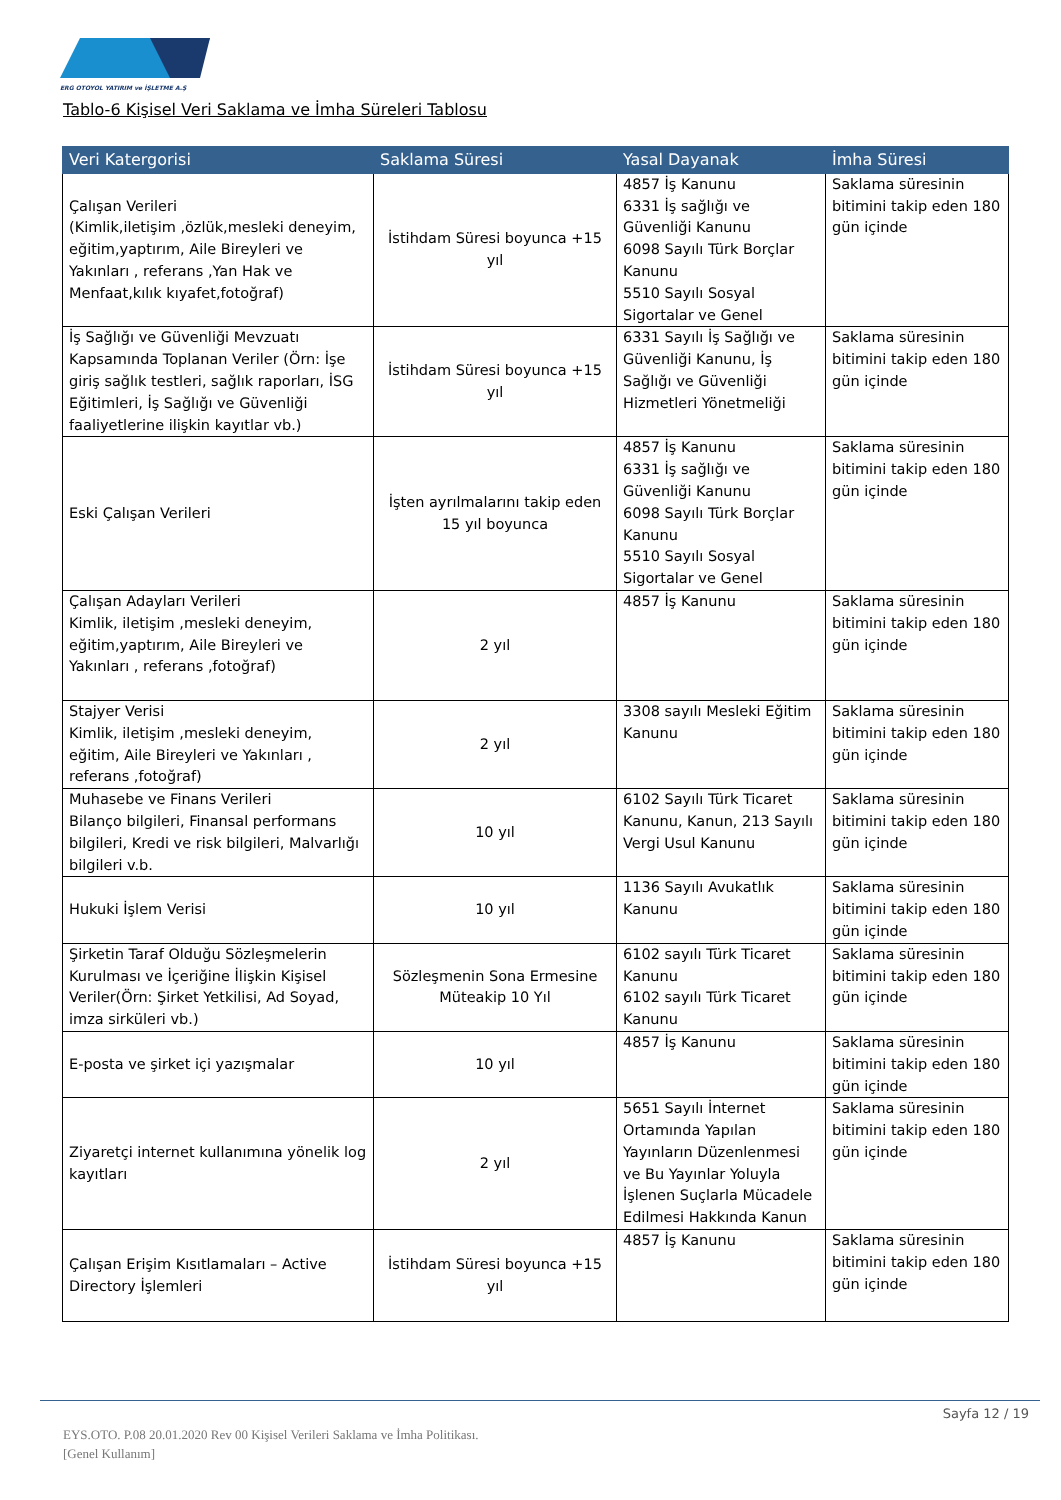ERG OTOYOL YATIRIM ve İŞLETME A.Ş
Tablo-6 Kişisel Veri Saklama ve İmha Süreleri Tablosu
| Veri Katergorisi | Saklama Süresi | Yasal Dayanak | İmha Süresi |
| --- | --- | --- | --- |
| Çalışan Verileri (Kimlik,iletişim ,özlük,mesleki deneyim, eğitim,yaptırım, Aile Bireyleri ve Yakınları , referans ,Yan Hak ve Menfaat,kılık kıyafet,fotoğraf) | İstihdam Süresi boyunca +15 yıl | 4857 İş Kanunu 6331 İş sağlığı ve Güvenliği Kanunu 6098 Sayılı Türk Borçlar Kanunu 5510 Sayılı Sosyal Sigortalar ve Genel | Saklama süresinin bitimini takip eden 180 gün içinde |
| İş Sağlığı ve Güvenliği Mevzuatı Kapsamında Toplanan Veriler (Örn: İşe giriş sağlık testleri, sağlık raporları, İSG Eğitimleri, İş Sağlığı ve Güvenliği faaliyetlerine ilişkin kayıtlar vb.) | İstihdam Süresi boyunca +15 yıl | 6331 Sayılı İş Sağlığı ve Güvenliği Kanunu, İş Sağlığı ve Güvenliği Hizmetleri Yönetmeliği | Saklama süresinin bitimini takip eden 180 gün içinde |
| Eski Çalışan Verileri | İşten ayrılmalarını takip eden 15 yıl boyunca | 4857 İş Kanunu 6331 İş sağlığı ve Güvenliği Kanunu 6098 Sayılı Türk Borçlar Kanunu 5510 Sayılı Sosyal Sigortalar ve Genel | Saklama süresinin bitimini takip eden 180 gün içinde |
| Çalışan Adayları Verileri Kimlik, iletişim ,mesleki deneyim, eğitim,yaptırım, Aile Bireyleri ve Yakınları , referans ,fotoğraf) | 2 yıl | 4857 İş Kanunu | Saklama süresinin bitimini takip eden 180 gün içinde |
| Stajyer Verisi Kimlik, iletişim ,mesleki deneyim, eğitim, Aile Bireyleri ve Yakınları , referans ,fotoğraf) | 2 yıl | 3308 sayılı Mesleki Eğitim Kanunu | Saklama süresinin bitimini takip eden 180 gün içinde |
| Muhasebe ve Finans Verileri Bilanço bilgileri, Finansal performans bilgileri, Kredi ve risk bilgileri, Malvarlığı bilgileri v.b. | 10 yıl | 6102 Sayılı Türk Ticaret Kanunu, Kanun, 213 Sayılı Vergi Usul Kanunu | Saklama süresinin bitimini takip eden 180 gün içinde |
| Hukuki İşlem Verisi | 10 yıl | 1136 Sayılı Avukatlık Kanunu | Saklama süresinin bitimini takip eden 180 gün içinde |
| Şirketin Taraf Olduğu Sözleşmelerin Kurulması ve İçeriğine İlişkin Kişisel Veriler(Örn: Şirket Yetkilisi, Ad Soyad, imza sirküleri vb.) | Sözleşmenin Sona Ermesine Müteakip 10 Yıl | 6102 sayılı Türk Ticaret Kanunu 6102 sayılı Türk Ticaret Kanunu | Saklama süresinin bitimini takip eden 180 gün içinde |
| E-posta ve şirket içi yazışmalar | 10 yıl | 4857 İş Kanunu | Saklama süresinin bitimini takip eden 180 gün içinde |
| Ziyaretçi internet kullanımına yönelik log kayıtları | 2 yıl | 5651 Sayılı İnternet Ortamında Yapılan Yayınların Düzenlenmesi ve Bu Yayınlar Yoluyla İşlenen Suçlarla Mücadele Edilmesi Hakkında Kanun | Saklama süresinin bitimini takip eden 180 gün içinde |
| Çalışan Erişim Kısıtlamaları – Active Directory İşlemleri | İstihdam Süresi boyunca +15 yıl | 4857 İş Kanunu | Saklama süresinin bitimini takip eden 180 gün içinde |
Sayfa 12 / 19
EYS.OTO. P.08 20.01.2020 Rev 00 Kişisel Verileri Saklama ve İmha Politikası.
[Genel Kullanım]